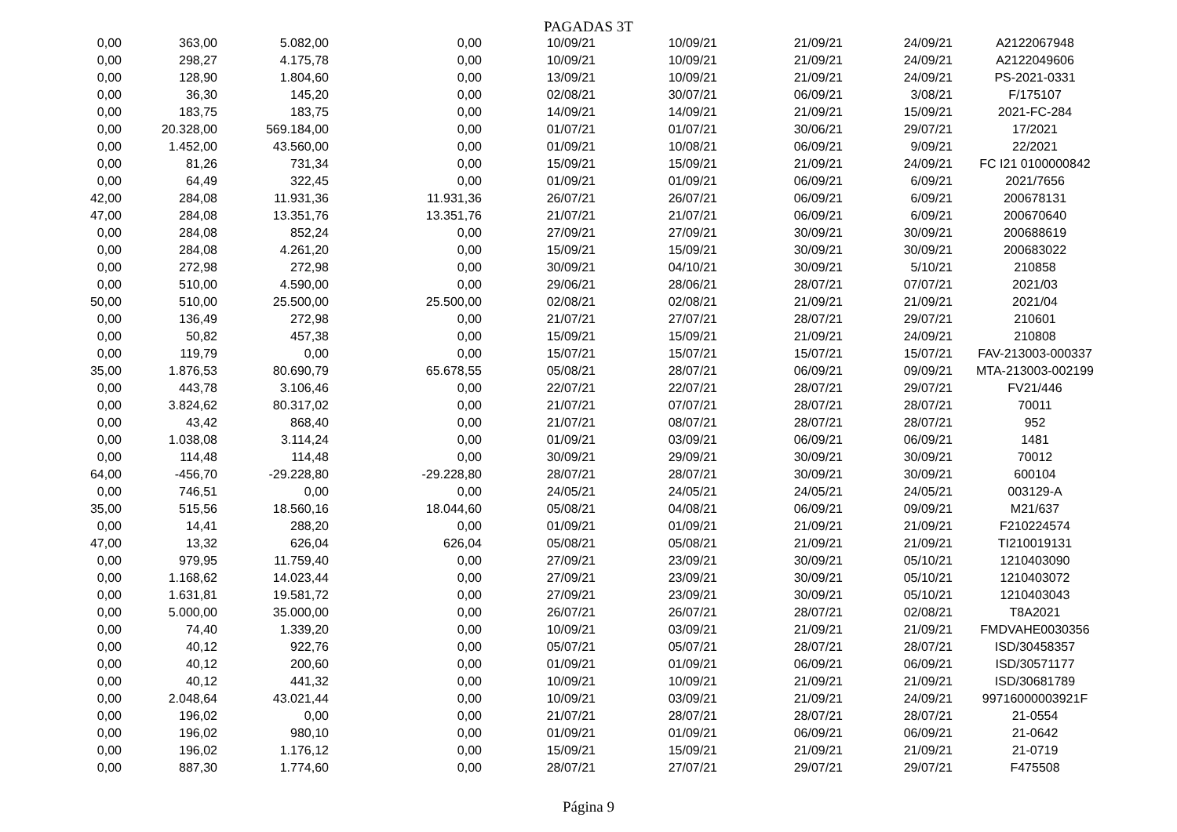PAGADAS 3T
| 0,00 | 363,00 | 5.082,00 | 0,00 | 10/09/21 | 10/09/21 | 21/09/21 | 24/09/21 | A2122067948 |
| 0,00 | 298,27 | 4.175,78 | 0,00 | 10/09/21 | 10/09/21 | 21/09/21 | 24/09/21 | A2122049606 |
| 0,00 | 128,90 | 1.804,60 | 0,00 | 13/09/21 | 10/09/21 | 21/09/21 | 24/09/21 | PS-2021-0331 |
| 0,00 | 36,30 | 145,20 | 0,00 | 02/08/21 | 30/07/21 | 06/09/21 | 3/08/21 | F/175107 |
| 0,00 | 183,75 | 183,75 | 0,00 | 14/09/21 | 14/09/21 | 21/09/21 | 15/09/21 | 2021-FC-284 |
| 0,00 | 20.328,00 | 569.184,00 | 0,00 | 01/07/21 | 01/07/21 | 30/06/21 | 29/07/21 | 17/2021 |
| 0,00 | 1.452,00 | 43.560,00 | 0,00 | 01/09/21 | 10/08/21 | 06/09/21 | 9/09/21 | 22/2021 |
| 0,00 | 81,26 | 731,34 | 0,00 | 15/09/21 | 15/09/21 | 21/09/21 | 24/09/21 | FC I21 0100000842 |
| 0,00 | 64,49 | 322,45 | 0,00 | 01/09/21 | 01/09/21 | 06/09/21 | 6/09/21 | 2021/7656 |
| 42,00 | 284,08 | 11.931,36 | 11.931,36 | 26/07/21 | 26/07/21 | 06/09/21 | 6/09/21 | 200678131 |
| 47,00 | 284,08 | 13.351,76 | 13.351,76 | 21/07/21 | 21/07/21 | 06/09/21 | 6/09/21 | 200670640 |
| 0,00 | 284,08 | 852,24 | 0,00 | 27/09/21 | 27/09/21 | 30/09/21 | 30/09/21 | 200688619 |
| 0,00 | 284,08 | 4.261,20 | 0,00 | 15/09/21 | 15/09/21 | 30/09/21 | 30/09/21 | 200683022 |
| 0,00 | 272,98 | 272,98 | 0,00 | 30/09/21 | 04/10/21 | 30/09/21 | 5/10/21 | 210858 |
| 0,00 | 510,00 | 4.590,00 | 0,00 | 29/06/21 | 28/06/21 | 28/07/21 | 07/07/21 | 2021/03 |
| 50,00 | 510,00 | 25.500,00 | 25.500,00 | 02/08/21 | 02/08/21 | 21/09/21 | 21/09/21 | 2021/04 |
| 0,00 | 136,49 | 272,98 | 0,00 | 21/07/21 | 27/07/21 | 28/07/21 | 29/07/21 | 210601 |
| 0,00 | 50,82 | 457,38 | 0,00 | 15/09/21 | 15/09/21 | 21/09/21 | 24/09/21 | 210808 |
| 0,00 | 119,79 | 0,00 | 0,00 | 15/07/21 | 15/07/21 | 15/07/21 | 15/07/21 | FAV-213003-000337 |
| 35,00 | 1.876,53 | 80.690,79 | 65.678,55 | 05/08/21 | 28/07/21 | 06/09/21 | 09/09/21 | MTA-213003-002199 |
| 0,00 | 443,78 | 3.106,46 | 0,00 | 22/07/21 | 22/07/21 | 28/07/21 | 29/07/21 | FV21/446 |
| 0,00 | 3.824,62 | 80.317,02 | 0,00 | 21/07/21 | 07/07/21 | 28/07/21 | 28/07/21 | 70011 |
| 0,00 | 43,42 | 868,40 | 0,00 | 21/07/21 | 08/07/21 | 28/07/21 | 28/07/21 | 952 |
| 0,00 | 1.038,08 | 3.114,24 | 0,00 | 01/09/21 | 03/09/21 | 06/09/21 | 06/09/21 | 1481 |
| 0,00 | 114,48 | 114,48 | 0,00 | 30/09/21 | 29/09/21 | 30/09/21 | 30/09/21 | 70012 |
| 64,00 | -456,70 | -29.228,80 | -29.228,80 | 28/07/21 | 28/07/21 | 30/09/21 | 30/09/21 | 600104 |
| 0,00 | 746,51 | 0,00 | 0,00 | 24/05/21 | 24/05/21 | 24/05/21 | 24/05/21 | 003129-A |
| 35,00 | 515,56 | 18.560,16 | 18.044,60 | 05/08/21 | 04/08/21 | 06/09/21 | 09/09/21 | M21/637 |
| 0,00 | 14,41 | 288,20 | 0,00 | 01/09/21 | 01/09/21 | 21/09/21 | 21/09/21 | F210224574 |
| 47,00 | 13,32 | 626,04 | 626,04 | 05/08/21 | 05/08/21 | 21/09/21 | 21/09/21 | TI210019131 |
| 0,00 | 979,95 | 11.759,40 | 0,00 | 27/09/21 | 23/09/21 | 30/09/21 | 05/10/21 | 1210403090 |
| 0,00 | 1.168,62 | 14.023,44 | 0,00 | 27/09/21 | 23/09/21 | 30/09/21 | 05/10/21 | 1210403072 |
| 0,00 | 1.631,81 | 19.581,72 | 0,00 | 27/09/21 | 23/09/21 | 30/09/21 | 05/10/21 | 1210403043 |
| 0,00 | 5.000,00 | 35.000,00 | 0,00 | 26/07/21 | 26/07/21 | 28/07/21 | 02/08/21 | T8A2021 |
| 0,00 | 74,40 | 1.339,20 | 0,00 | 10/09/21 | 03/09/21 | 21/09/21 | 21/09/21 | FMDVAHE0030356 |
| 0,00 | 40,12 | 922,76 | 0,00 | 05/07/21 | 05/07/21 | 28/07/21 | 28/07/21 | ISD/30458357 |
| 0,00 | 40,12 | 200,60 | 0,00 | 01/09/21 | 01/09/21 | 06/09/21 | 06/09/21 | ISD/30571177 |
| 0,00 | 40,12 | 441,32 | 0,00 | 10/09/21 | 10/09/21 | 21/09/21 | 21/09/21 | ISD/30681789 |
| 0,00 | 2.048,64 | 43.021,44 | 0,00 | 10/09/21 | 03/09/21 | 21/09/21 | 24/09/21 | 99716000003921F |
| 0,00 | 196,02 | 0,00 | 0,00 | 21/07/21 | 28/07/21 | 28/07/21 | 28/07/21 | 21-0554 |
| 0,00 | 196,02 | 980,10 | 0,00 | 01/09/21 | 01/09/21 | 06/09/21 | 06/09/21 | 21-0642 |
| 0,00 | 196,02 | 1.176,12 | 0,00 | 15/09/21 | 15/09/21 | 21/09/21 | 21/09/21 | 21-0719 |
| 0,00 | 887,30 | 1.774,60 | 0,00 | 28/07/21 | 27/07/21 | 29/07/21 | 29/07/21 | F475508 |
Página 9